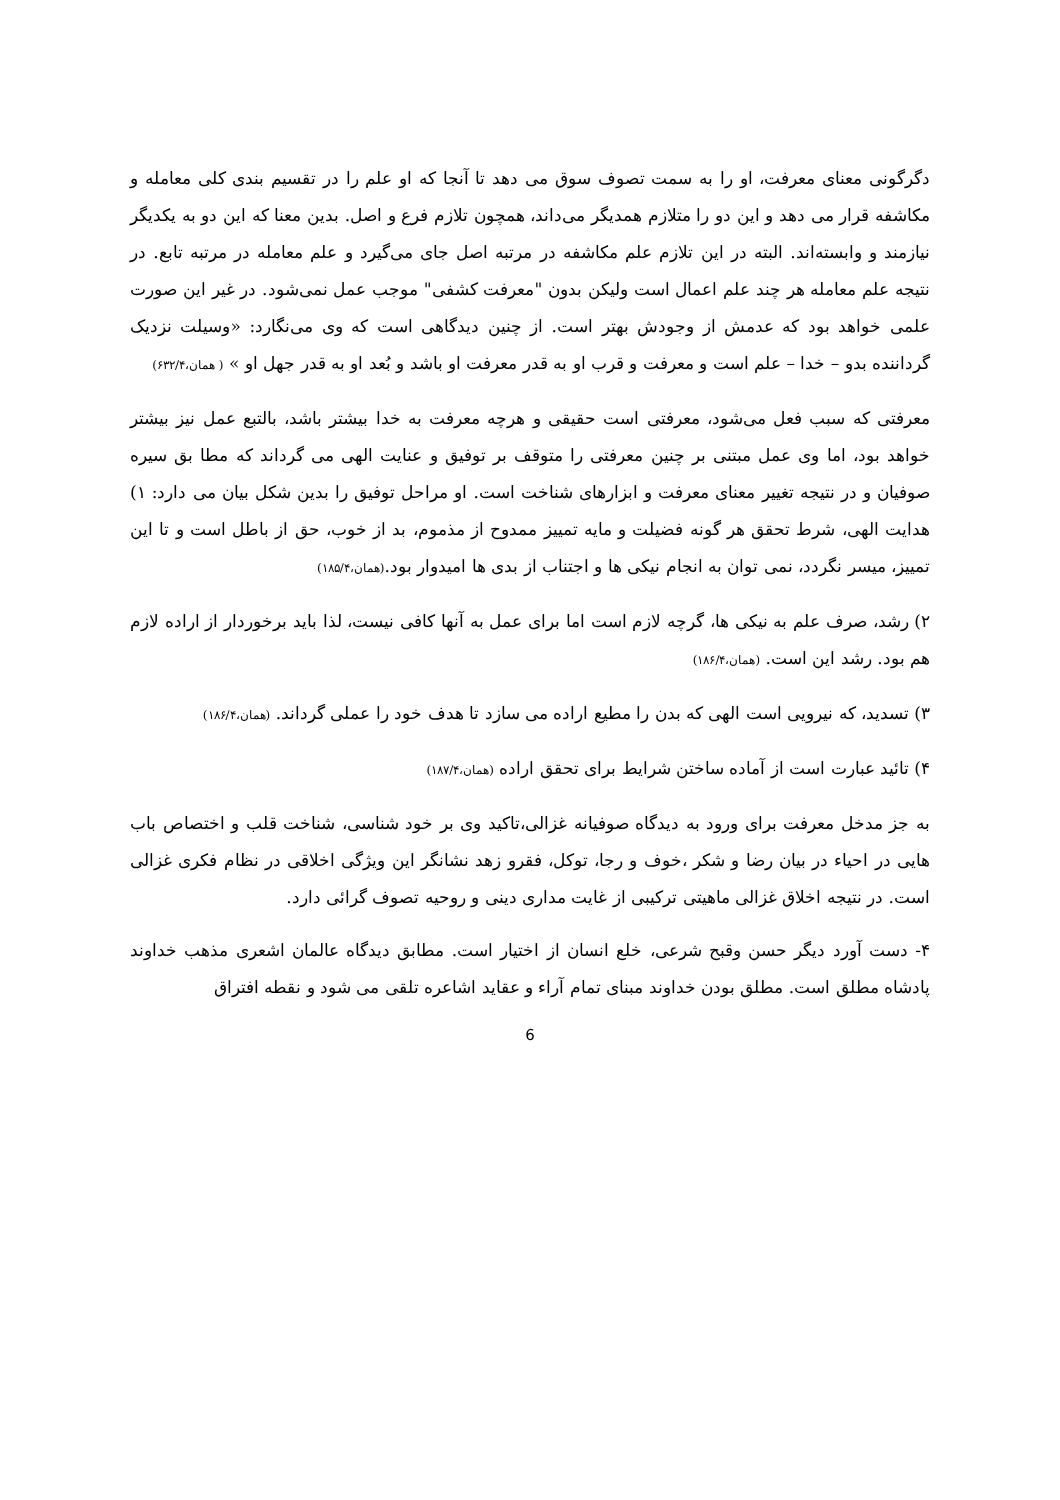دگرگونی معنای معرفت، او را به سمت تصوف سوق می دهد تا آنجا که او علم را در تقسیم بندی کلی معامله و مکاشفه قرار می دهد و این دو را متلازم همدیگر می‌داند، همچون تلازم فرع و اصل. بدین معنا که این دو به یکدیگر نیازمند و وابسته‌اند. البته در این تلازم علم مکاشفه در مرتبه اصل جای می‌گیرد و علم معامله در مرتبه تابع. در نتیجه علم معامله هر چند علم اعمال است ولیکن بدون "معرفت کشفی" موجب عمل نمی‌شود. در غیر این صورت علمی خواهد بود که عدمش از وجودش بهتر است. از چنین دیدگاهی است که وی می‌نگارد: «وسیلت نزدیک گرداننده بدو – خدا – علم است و معرفت و قرب او به قدر معرفت او باشد و بُعد او به قدر جهل او » ( همان،۶۳۲/۴)
معرفتی که سبب فعل می‌شود، معرفتی است حقیقی و هرچه معرفت به خدا بیشتر باشد، بالتبع عمل نیز بیشتر خواهد بود، اما وی عمل مبتنی بر چنین معرفتی را متوقف بر توفیق و عنایت الهی می گرداند که مطا بق سیره صوفیان و در نتیجه تغییر معنای معرفت و ابزارهای شناخت است. او مراحل توفیق را بدین شکل بیان می دارد: ۱) هدایت الهی، شرط تحقق هر گونه فضیلت و مایه تمییز ممدوح از مذموم، بد از خوب، حق از باطل است و تا این تمییز، میسر نگردد، نمی توان به انجام نیکی ها و اجتناب از بدی ها امیدوار بود.(همان،۱۸۵/۴)
۲) رشد، صرف علم به نیکی ها، گرچه لازم است اما برای عمل به آنها کافی نیست، لذا باید برخوردار از اراده لازم هم بود. رشد این است. (همان،۱۸۶/۴)
۳) تسدید، که نیرویی است الهی که بدن را مطیع اراده می سازد تا هدف خود را عملی گرداند. (همان،۱۸۶/۴)
۴) تائید عبارت است از آماده ساختن شرایط برای تحقق اراده (همان،۱۸۷/۴)
به جز مدخل معرفت برای ورود به دیدگاه صوفیانه غزالی،تاکید وی بر خود شناسی، شناخت قلب و اختصاص باب هایی در احیاء در بیان رضا و شکر ،خوف و رجا، توکل، فقرو زهد نشانگر این ویژگی اخلاقی در نظام فکری غزالی است. در نتیجه اخلاق غزالی ماهیتی ترکیبی از غایت مداری دینی و روحیه تصوف گرائی دارد.
۴- دست آورد دیگر حسن وقبح شرعی، خلع انسان از اختیار است. مطابق دیدگاه عالمان اشعری مذهب خداوند پادشاه مطلق است. مطلق بودن خداوند مبنای تمام آراء و عقاید اشاعره تلقی می شود و نقطه افتراق
6